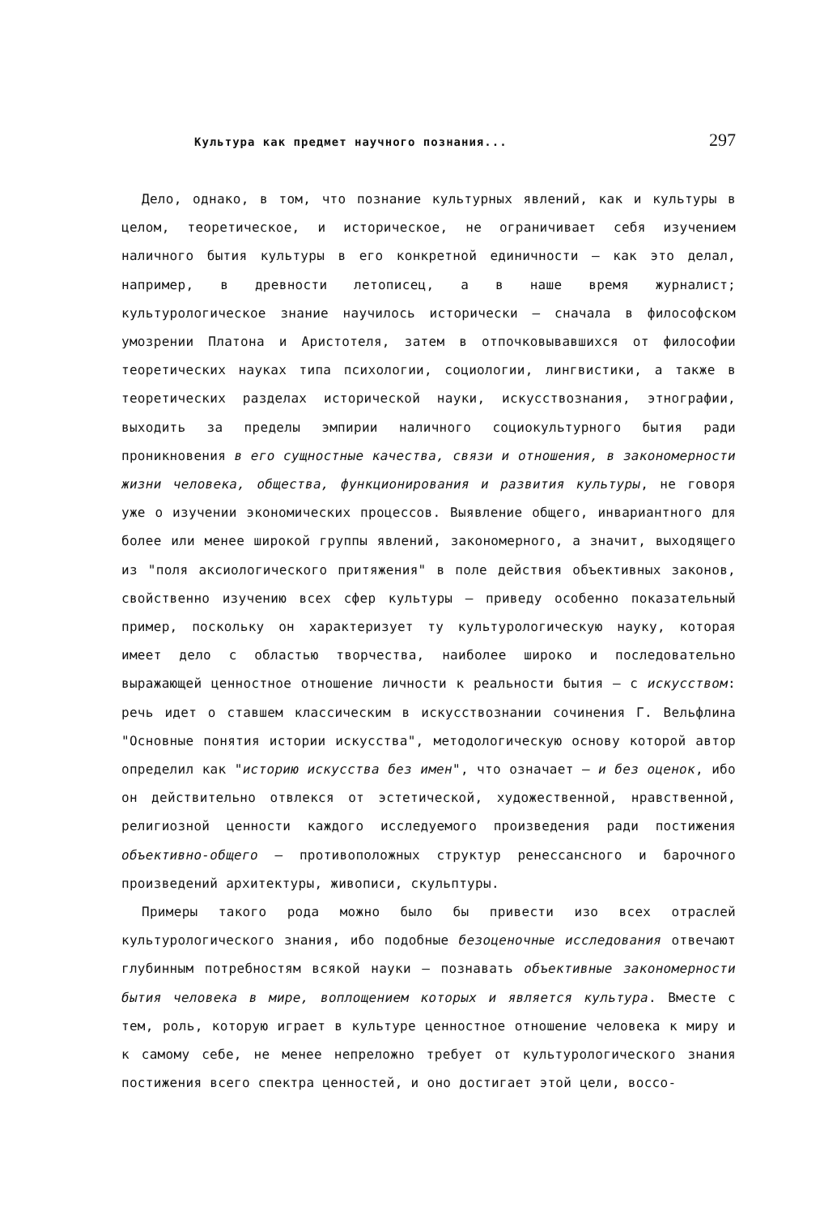Культура как предмет научного познания... 297
Дело, однако, в том, что познание культурных явлений, как и культуры в целом, теоретическое, и историческое, не ограничивает себя изучением наличного бытия культуры в его конкретной единичности — как это делал, например, в древности летописец, а в наше время журналист; культурологическое знание научилось исторически — сначала в философском умозрении Платона и Аристотеля, затем в отпочковывавшихся от философии теоретических науках типа психологии, социологии, лингвистики, а также в теоретических разделах исторической науки, искусствознания, этнографии, выходить за пределы эмпирии наличного социокультурного бытия ради проникновения в его сущностные качества, связи и отношения, в закономерности жизни человека, общества, функционирования и развития культуры, не говоря уже о изучении экономических процессов. Выявление общего, инвариантного для более или менее широкой группы явлений, закономерного, а значит, выходящего из "поля аксиологического притяжения" в поле действия объективных законов, свойственно изучению всех сфер культуры — приведу особенно показательный пример, поскольку он характеризует ту культурологическую науку, которая имеет дело с областью творчества, наиболее широко и последовательно выражающей ценностное отношение личности к реальности бытия — с искусством: речь идет о ставшем классическим в искусствознании сочинения Г. Вельфлина "Основные понятия истории искусства", методологическую основу которой автор определил как "историю искусства без имен", что означает — и без оценок, ибо он действительно отвлекся от эстетической, художественной, нравственной, религиозной ценности каждого исследуемого произведения ради постижения объективно-общего — противоположных структур ренессансного и барочного произведений архитектуры, живописи, скульптуры.
Примеры такого рода можно было бы привести изо всех отраслей культурологического знания, ибо подобные безоценочные исследования отвечают глубинным потребностям всякой науки — познавать объективные закономерности бытия человека в мире, воплощением которых и является культура. Вместе с тем, роль, которую играет в культуре ценностное отношение человека к миру и к самому себе, не менее непреложно требует от культурологического знания постижения всего спектра ценностей, и оно достигает этой цели, воссо-